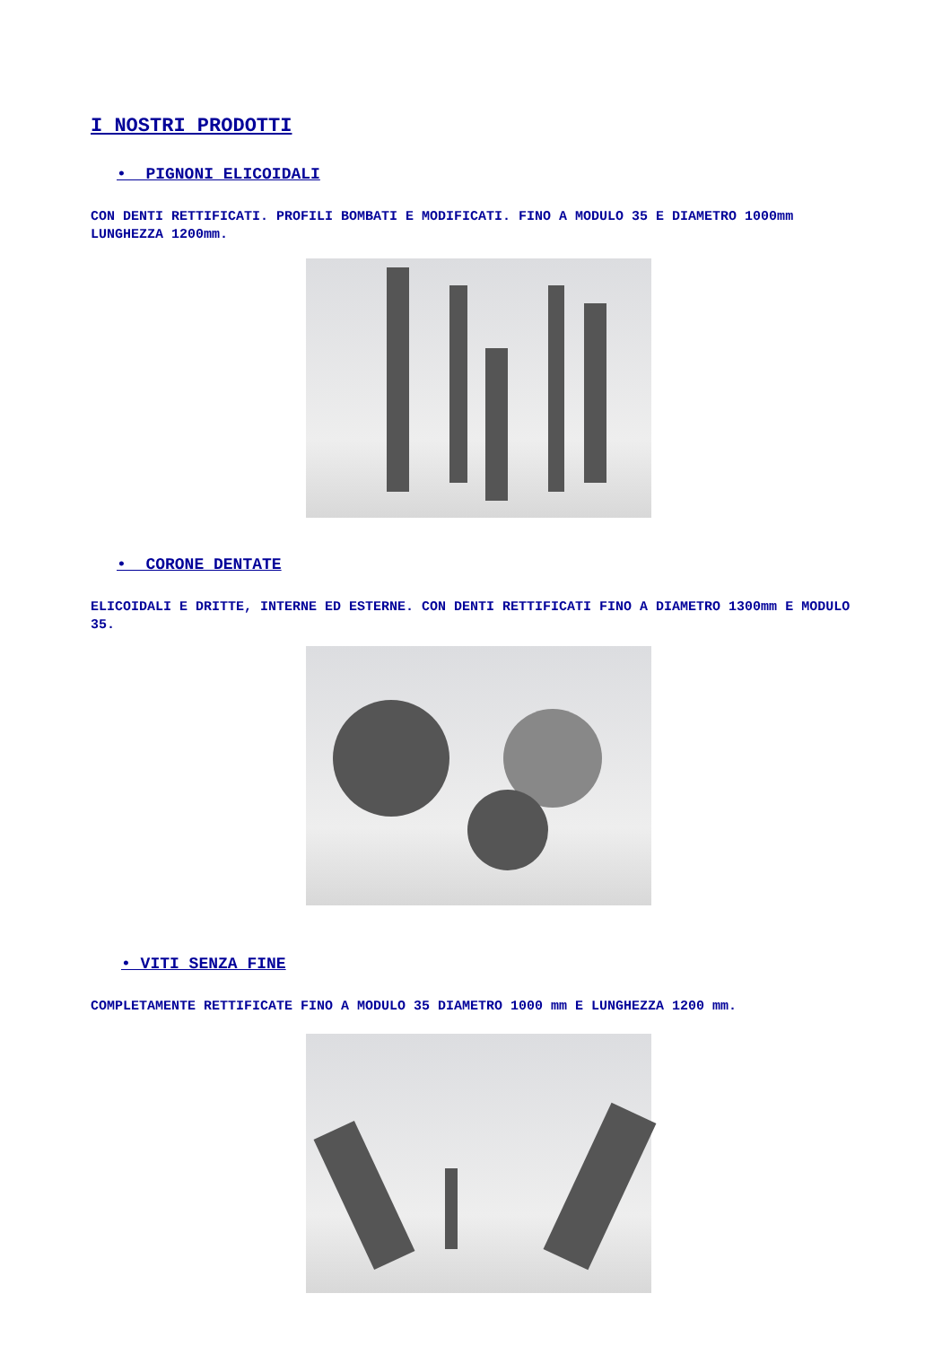I NOSTRI PRODOTTI
• PIGNONI ELICOIDALI
CON DENTI RETTIFICATI. PROFILI BOMBATI E MODIFICATI. FINO A MODULO 35 E DIAMETRO 1000mm LUNGHEZZA 1200mm.
• CORONE DENTATE
ELICOIDALI E DRITTE, INTERNE ED ESTERNE. CON DENTI RETTIFICATI FINO A DIAMETRO 1300mm E MODULO 35.
• VITI SENZA FINE
COMPLETAMENTE RETTIFICATE FINO A MODULO 35 DIAMETRO 1000 mm E LUNGHEZZA 1200 mm.